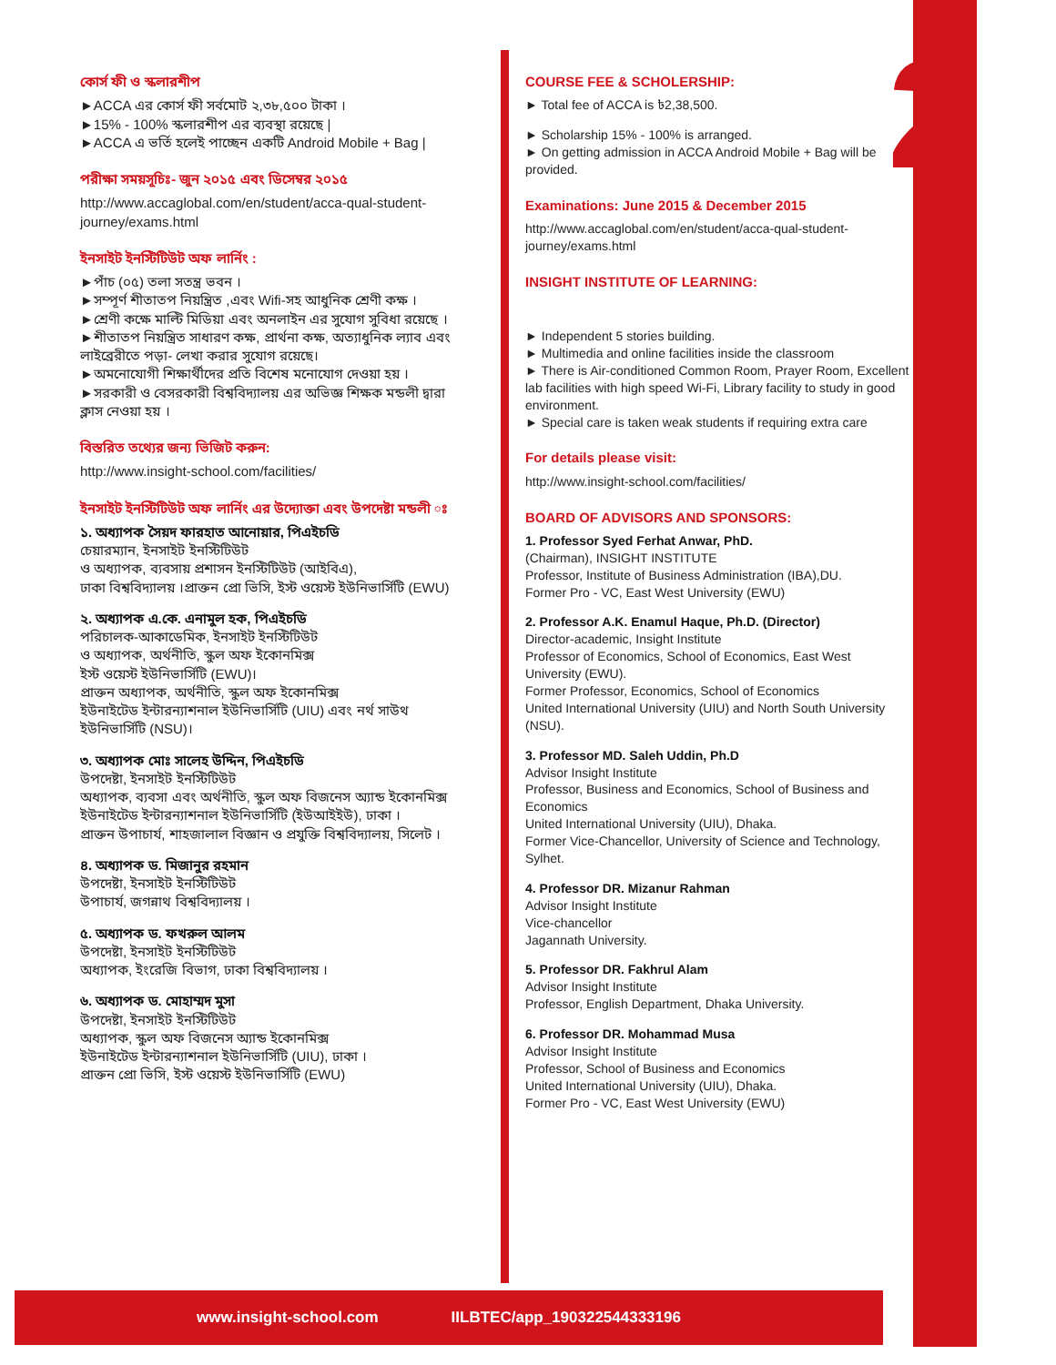2
কোর্স ফী ও স্কলারশীপ
►ACCA এর কোর্স ফী সর্বমোট ২,৩৮,৫০০ টাকা ।
►15% - 100% স্কলারশীপ এর ব্যবস্থা রয়েছে |
►ACCA এ ভর্তি হলেই পাচ্ছেন একটি Android Mobile + Bag |
পরীক্ষা সময়সূচিঃ- জুন ২০১৫ এবং ডিসেম্বর ২০১৫
http://www.accaglobal.com/en/student/acca-qual-student-journey/exams.html
ইনসাইট ইনস্টিটিউট অফ লার্নিং :
►পাঁচ (০৫) তলা সতন্ত্র ভবন ।
►সম্পূর্ণ শীতাতপ নিয়ন্ত্রিত ,এবং Wifi-সহ আধুনিক শ্রেণী কক্ষ ।
►শ্রেণী কক্ষে মাল্টি মিডিয়া এবং অনলাইন এর সুযোগ সুবিধা রয়েছে ।
►শীতাতপ নিয়ন্ত্রিত সাধারণ কক্ষ, প্রার্থনা কক্ষ, অত্যাধুনিক ল্যাব এবং লাইব্রেরীতে পড়া- লেখা করার সুযোগ রয়েছে।
►অমনোযোগী শিক্ষার্থীদের প্রতি বিশেষ মনোযোগ দেওয়া হয় ।
►সরকারী ও বেসরকারী বিশ্ববিদ্যালয় এর অভিজ্ঞ শিক্ষক মন্ডলী দ্বারা ক্লাস নেওয়া হয় ।
বিস্তরিত তথ্যের জন্য ভিজিট করুন:
http://www.insight-school.com/facilities/
ইনসাইট ইনস্টিটিউট অফ লার্নিং এর উদ্যোক্তা এবং উপদেষ্টা মন্ডলী ঃ
১. অধ্যাপক সৈয়দ ফারহাত আনোয়ার, পিএইচডি
চেয়ারম্যান, ইনসাইট ইনস্টিটিউট
ও অধ্যাপক, ব্যবসায় প্রশাসন ইনস্টিটিউট (আইবিএ),
ঢাকা বিশ্ববিদ্যালয় ।প্রাক্তন প্রো ভিসি, ইস্ট ওয়েস্ট ইউনিভার্সিটি (EWU)
২. অধ্যাপক এ.কে. এনামুল হক, পিএইচডি
পরিচালক-আকাডেমিক, ইনসাইট ইনস্টিটিউট
ও অধ্যাপক, অর্থনীতি, স্কুল অফ ইকোনমিক্স
ইস্ট ওয়েস্ট ইউনিভার্সিটি (EWU)।
প্রাক্তন অধ্যাপক, অর্থনীতি, স্কুল অফ ইকোনমিক্স
ইউনাইটেড ইন্টারন্যাশনাল ইউনিভার্সিটি (UIU) এবং নর্থ সাউথ ইউনিভার্সিটি (NSU)।
৩. অধ্যাপক মোঃ সালেহ উদ্দিন, পিএইচডি
উপদেষ্টা, ইনসাইট ইনস্টিটিউট
অধ্যাপক, ব্যবসা এবং অর্থনীতি, স্কুল অফ বিজনেস অ্যান্ড ইকোনমিক্স
ইউনাইটেড ইন্টারন্যাশনাল ইউনিভার্সিটি (ইউআইইউ), ঢাকা ।
প্রাক্তন উপাচার্য, শাহজালাল বিজ্ঞান ও প্রযুক্তি বিশ্ববিদ্যালয়, সিলেট ।
৪. অধ্যাপক ড. মিজানুর রহমান
উপদেষ্টা, ইনসাইট ইনস্টিটিউট
উপাচার্য, জগন্নাথ বিশ্ববিদ্যালয় ।
৫. অধ্যাপক ড. ফখরুল আলম
উপদেষ্টা, ইনসাইট ইনস্টিটিউট
অধ্যাপক, ইংরেজি বিভাগ, ঢাকা বিশ্ববিদ্যালয় ।
৬. অধ্যাপক ড. মোহাম্মদ মুসা
উপদেষ্টা, ইনসাইট ইনস্টিটিউট
অধ্যাপক, স্কুল অফ বিজনেস অ্যান্ড ইকোনমিক্স
ইউনাইটেড ইন্টারন্যাশনাল ইউনিভার্সিটি (UIU), ঢাকা ।
প্রাক্তন প্রো ভিসি, ইস্ট ওয়েস্ট ইউনিভার্সিটি (EWU)
COURSE FEE & SCHOLERSHIP:
► Total fee of ACCA is ৳2,38,500.
► Scholarship 15% - 100% is arranged.
► On getting admission in ACCA Android Mobile + Bag will be provided.
Examinations: June 2015 & December 2015
http://www.accaglobal.com/en/student/acca-qual-student-journey/exams.html
INSIGHT INSTITUTE OF LEARNING:
► Independent 5 stories building.
► Multimedia and online facilities inside the classroom
► There is Air-conditioned Common Room, Prayer Room, Excellent lab facilities with high speed Wi-Fi, Library facility to study in good environment.
► Special care is taken weak students if requiring extra care
For details please visit:
http://www.insight-school.com/facilities/
BOARD OF ADVISORS AND SPONSORS:
1. Professor Syed Ferhat Anwar, PhD.
(Chairman), INSIGHT INSTITUTE
Professor, Institute of Business Administration (IBA),DU.
Former Pro - VC, East West University (EWU)
2. Professor A.K. Enamul Haque, Ph.D. (Director)
Director-academic, Insight Institute
Professor of Economics, School of Economics, East West University (EWU).
Former Professor, Economics, School of Economics
United International University (UIU) and North South University (NSU).
3. Professor MD. Saleh Uddin, Ph.D
Advisor Insight Institute
Professor, Business and Economics, School of Business and Economics
United International University (UIU), Dhaka.
Former Vice-Chancellor, University of Science and Technology, Sylhet.
4. Professor DR. Mizanur Rahman
Advisor Insight Institute
Vice-chancellor
Jagannath University.
5. Professor DR. Fakhrul Alam
Advisor Insight Institute
Professor, English Department, Dhaka University.
6. Professor DR. Mohammad Musa
Advisor Insight Institute
Professor, School of Business and Economics
United International University (UIU), Dhaka.
Former Pro - VC, East West University (EWU)
www.insight-school.com IILBTEC/app_190322544333196